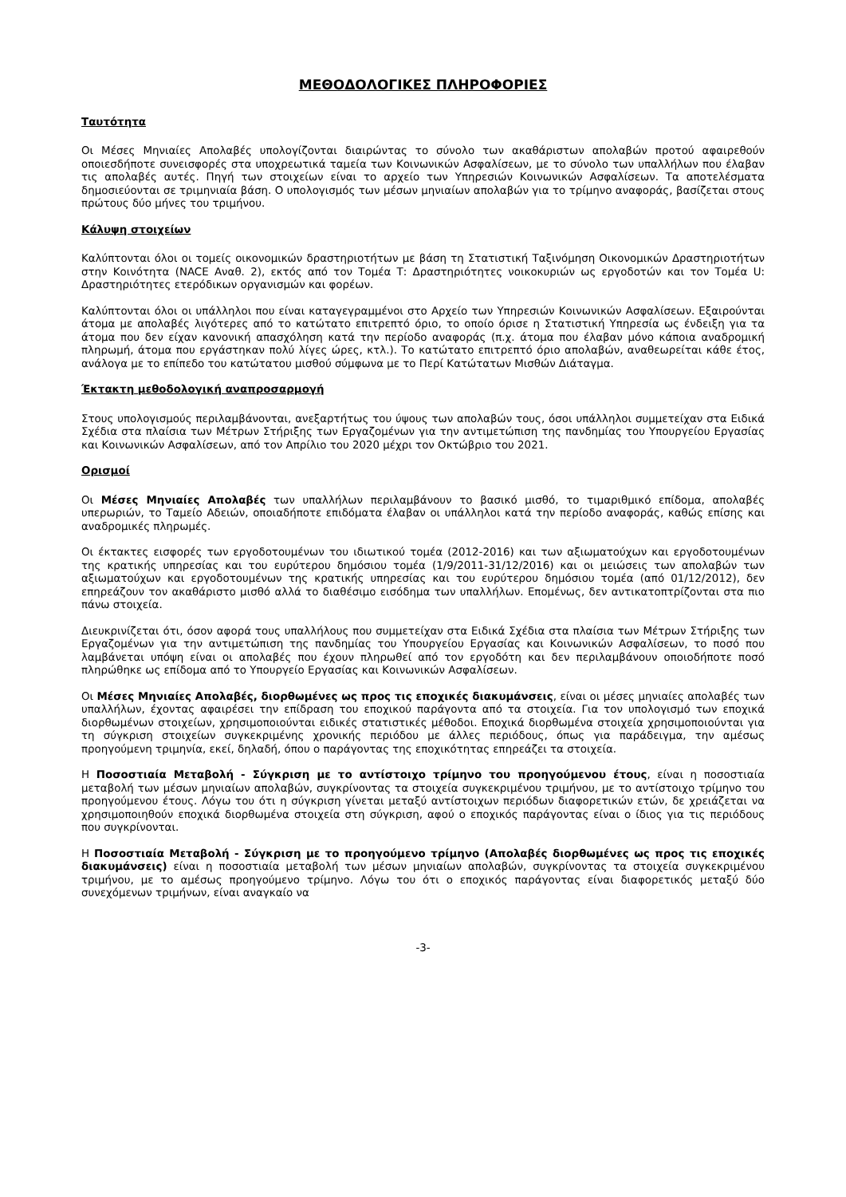ΜΕΘΟΔΟΛΟΓΙΚΕΣ ΠΛΗΡΟΦΟΡΙΕΣ
Ταυτότητα
Οι Μέσες Μηνιαίες Απολαβές υπολογίζονται διαιρώντας το σύνολο των ακαθάριστων απολαβών προτού αφαιρεθούν οποιεσδήποτε συνεισφορές στα υποχρεωτικά ταμεία των Κοινωνικών Ασφαλίσεων, με το σύνολο των υπαλλήλων που έλαβαν τις απολαβές αυτές. Πηγή των στοιχείων είναι το αρχείο των Υπηρεσιών Κοινωνικών Ασφαλίσεων. Τα αποτελέσματα δημοσιεύονται σε τριμηνιαία βάση. Ο υπολογισμός των μέσων μηνιαίων απολαβών για το τρίμηνο αναφοράς, βασίζεται στους πρώτους δύο μήνες του τριμήνου.
Κάλυψη στοιχείων
Καλύπτονται όλοι οι τομείς οικονομικών δραστηριοτήτων με βάση τη Στατιστική Ταξινόμηση Οικονομικών Δραστηριοτήτων στην Κοινότητα (NACE Αναθ. 2), εκτός από τον Τομέα Τ: Δραστηριότητες νοικοκυριών ως εργοδοτών και τον Τομέα U: Δραστηριότητες ετερόδικων οργανισμών και φορέων.
Καλύπτονται όλοι οι υπάλληλοι που είναι καταγεγραμμένοι στο Αρχείο των Υπηρεσιών Κοινωνικών Ασφαλίσεων. Εξαιρούνται άτομα με απολαβές λιγότερες από το κατώτατο επιτρεπτό όριο, το οποίο όρισε η Στατιστική Υπηρεσία ως ένδειξη για τα άτομα που δεν είχαν κανονική απασχόληση κατά την περίοδο αναφοράς (π.χ. άτομα που έλαβαν μόνο κάποια αναδρομική πληρωμή, άτομα που εργάστηκαν πολύ λίγες ώρες, κτλ.). Το κατώτατο επιτρεπτό όριο απολαβών, αναθεωρείται κάθε έτος, ανάλογα με το επίπεδο του κατώτατου μισθού σύμφωνα με το Περί Κατώτατων Μισθών Διάταγμα.
Έκτακτη μεθοδολογική αναπροσαρμογή
Στους υπολογισμούς περιλαμβάνονται, ανεξαρτήτως του ύψους των απολαβών τους, όσοι υπάλληλοι συμμετείχαν στα Ειδικά Σχέδια στα πλαίσια των Μέτρων Στήριξης των Εργαζομένων για την αντιμετώπιση της πανδημίας του Υπουργείου Εργασίας και Κοινωνικών Ασφαλίσεων, από τον Απρίλιο του 2020 μέχρι τον Οκτώβριο του 2021.
Ορισμοί
Οι Μέσες Μηνιαίες Απολαβές των υπαλλήλων περιλαμβάνουν το βασικό μισθό, το τιμαριθμικό επίδομα, απολαβές υπερωριών, το Ταμείο Αδειών, οποιαδήποτε επιδόματα έλαβαν οι υπάλληλοι κατά την περίοδο αναφοράς, καθώς επίσης και αναδρομικές πληρωμές.
Οι έκτακτες εισφορές των εργοδοτουμένων του ιδιωτικού τομέα (2012-2016) και των αξιωματούχων και εργοδοτουμένων της κρατικής υπηρεσίας και του ευρύτερου δημόσιου τομέα (1/9/2011-31/12/2016) και οι μειώσεις των απολαβών των αξιωματούχων και εργοδοτουμένων της κρατικής υπηρεσίας και του ευρύτερου δημόσιου τομέα (από 01/12/2012), δεν επηρεάζουν τον ακαθάριστο μισθό αλλά το διαθέσιμο εισόδημα των υπαλλήλων. Επομένως, δεν αντικατοπτρίζονται στα πιο πάνω στοιχεία.
Διευκρινίζεται ότι, όσον αφορά τους υπαλλήλους που συμμετείχαν στα Ειδικά Σχέδια στα πλαίσια των Μέτρων Στήριξης των Εργαζομένων για την αντιμετώπιση της πανδημίας του Υπουργείου Εργασίας και Κοινωνικών Ασφαλίσεων, το ποσό που λαμβάνεται υπόψη είναι οι απολαβές που έχουν πληρωθεί από τον εργοδότη και δεν περιλαμβάνουν οποιοδήποτε ποσό πληρώθηκε ως επίδομα από το Υπουργείο Εργασίας και Κοινωνικών Ασφαλίσεων.
Οι Μέσες Μηνιαίες Απολαβές, διορθωμένες ως προς τις εποχικές διακυμάνσεις, είναι οι μέσες μηνιαίες απολαβές των υπαλλήλων, έχοντας αφαιρέσει την επίδραση του εποχικού παράγοντα από τα στοιχεία. Για τον υπολογισμό των εποχικά διορθωμένων στοιχείων, χρησιμοποιούνται ειδικές στατιστικές μέθοδοι. Εποχικά διορθωμένα στοιχεία χρησιμοποιούνται για τη σύγκριση στοιχείων συγκεκριμένης χρονικής περιόδου με άλλες περιόδους, όπως για παράδειγμα, την αμέσως προηγούμενη τριμηνία, εκεί, δηλαδή, όπου ο παράγοντας της εποχικότητας επηρεάζει τα στοιχεία.
Η Ποσοστιαία Μεταβολή - Σύγκριση με το αντίστοιχο τρίμηνο του προηγούμενου έτους, είναι η ποσοστιαία μεταβολή των μέσων μηνιαίων απολαβών, συγκρίνοντας τα στοιχεία συγκεκριμένου τριμήνου, με το αντίστοιχο τρίμηνο του προηγούμενου έτους. Λόγω του ότι η σύγκριση γίνεται μεταξύ αντίστοιχων περιόδων διαφορετικών ετών, δε χρειάζεται να χρησιμοποιηθούν εποχικά διορθωμένα στοιχεία στη σύγκριση, αφού ο εποχικός παράγοντας είναι ο ίδιος για τις περιόδους που συγκρίνονται.
Η Ποσοστιαία Μεταβολή - Σύγκριση με το προηγούμενο τρίμηνο (Απολαβές διορθωμένες ως προς τις εποχικές διακυμάνσεις) είναι η ποσοστιαία μεταβολή των μέσων μηνιαίων απολαβών, συγκρίνοντας τα στοιχεία συγκεκριμένου τριμήνου, με το αμέσως προηγούμενο τρίμηνο. Λόγω του ότι ο εποχικός παράγοντας είναι διαφορετικός μεταξύ δύο συνεχόμενων τριμήνων, είναι αναγκαίο να
-3-